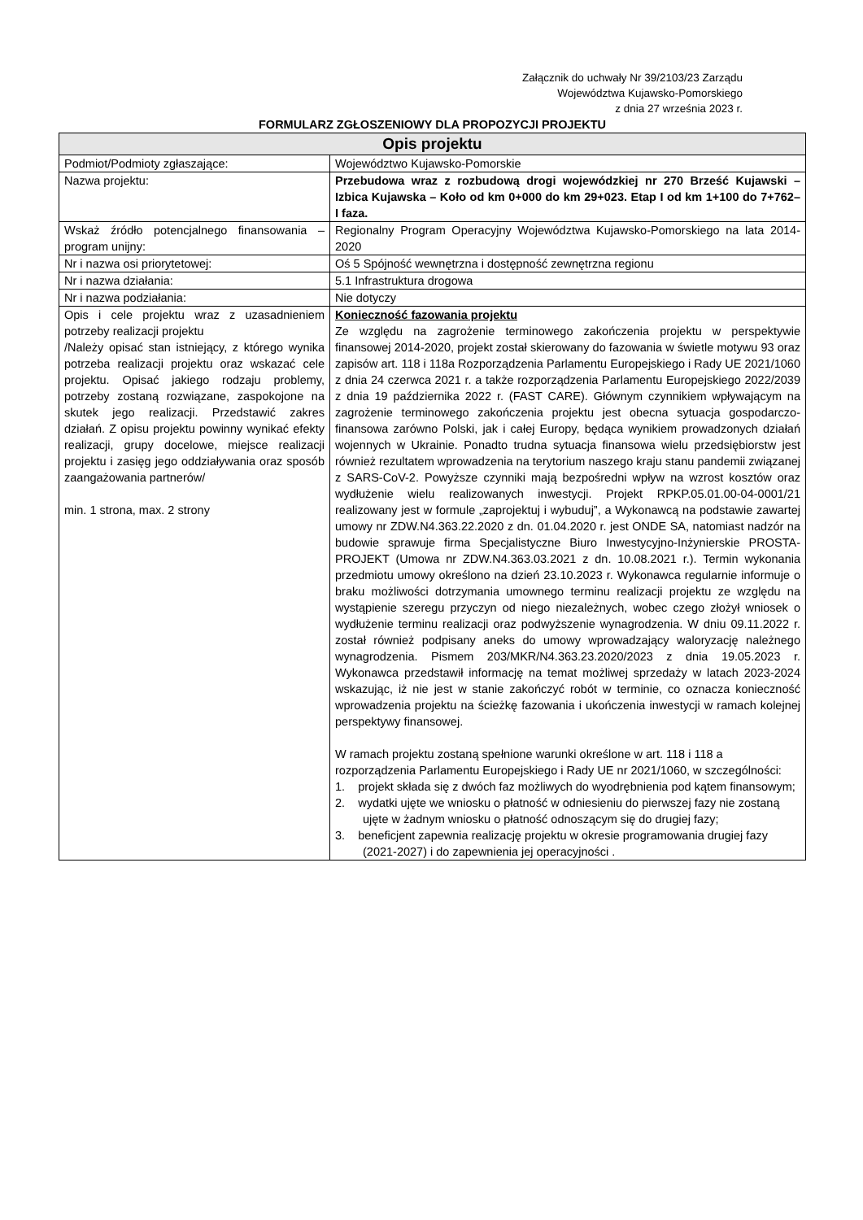Załącznik do uchwały Nr 39/2103/23 Zarządu
Województwa Kujawsko-Pomorskiego
z dnia 27 września 2023 r.
FORMULARZ ZGŁOSZENIOWY DLA PROPOZYCJI PROJEKTU
| Opis projektu | |
| --- | --- |
| Podmiot/Podmioty zgłaszające: | Województwo Kujawsko-Pomorskie |
| Nazwa projektu: | Przebudowa wraz z rozbudową drogi wojewódzkiej nr 270 Brześć Kujawski – Izbica Kujawska – Koło od km 0+000 do km 29+023. Etap I od km 1+100 do 7+762– I faza. |
| Wskaż źródło potencjalnego finansowania – program unijny: | Regionalny Program Operacyjny Województwa Kujawsko-Pomorskiego na lata 2014-2020 |
| Nr i nazwa osi priorytetowej: | Oś 5 Spójność wewnętrzna i dostępność zewnętrzna regionu |
| Nr i nazwa działania: | 5.1 Infrastruktura drogowa |
| Nr i nazwa podziałania: | Nie dotyczy |
| Opis i cele projektu wraz z uzasadnieniem potrzeby realizacji projektu /Należy opisać stan istniejący, z którego wynika potrzeba realizacji projektu oraz wskazać cele projektu. Opisać jakiego rodzaju problemy, potrzeby zostaną rozwiązane, zaspokojone na skutek jego realizacji. Przedstawić zakres działań. Z opisu projektu powinny wynikać efekty realizacji, grupy docelowe, miejsce realizacji projektu i zasięg jego oddziaływania oraz sposób zaangażowania partnerów/ min. 1 strona, max. 2 strony | Konieczność fazowania projektu Ze względu na zagrożenie terminowego zakończenia projektu w perspektywie finansowej 2014-2020, projekt został skierowany do fazowania w świetle motywu 93 oraz zapisów art. 118 i 118a Rozporządzenia Parlamentu Europejskiego i Rady UE 2021/1060 z dnia 24 czerwca 2021 r. a także rozporządzenia Parlamentu Europejskiego 2022/2039 z dnia 19 października 2022 r. (FAST CARE). Głównym czynnikiem wpływającym na zagrożenie terminowego zakończenia projektu jest obecna sytuacja gospodarczo-finansowa zarówno Polski, jak i całej Europy, będąca wynikiem prowadzonych działań wojennych w Ukrainie. Ponadto trudna sytuacja finansowa wielu przedsiębiorstw jest również rezultatem wprowadzenia na terytorium naszego kraju stanu pandemii związanej z SARS-CoV-2. Powyższe czynniki mają bezpośredni wpływ na wzrost kosztów oraz wydłużenie wielu realizowanych inwestycji. Projekt RPKP.05.01.00-04-0001/21 realizowany jest w formule „zaprojektuj i wybuduj”, a Wykonawcą na podstawie zawartej umowy nr ZDW.N4.363.22.2020 z dn. 01.04.2020 r. jest ONDE SA, natomiast nadzór na budowie sprawuje firma Specjalistyczne Biuro Inwestycyjno-Inżynierskie PROSTA-PROJEKT (Umowa nr ZDW.N4.363.03.2021 z dn. 10.08.2021 r.). Termin wykonania przedmiotu umowy określono na dzień 23.10.2023 r. Wykonawca regularnie informuje o braku możliwości dotrzymania umownego terminu realizacji projektu ze względu na wystąpienie szeregu przyczyn od niego niezależnych, wobec czego złożył wniosek o wydłużenie terminu realizacji oraz podwyższenie wynagrodzenia. W dniu 09.11.2022 r. został również podpisany aneks do umowy wprowadzający waloryzację należnego wynagrodzenia. Pismem 203/MKR/N4.363.23.2020/2023 z dnia 19.05.2023 r. Wykonawca przedstawił informację na temat możliwej sprzedaży w latach 2023-2024 wskazując, iż nie jest w stanie zakończyć robót w terminie, co oznacza konieczność wprowadzenia projektu na ścieżkę fazowania i ukończenia inwestycji w ramach kolejnej perspektywy finansowej. W ramach projektu zostaną spełnione warunki określone w art. 118 i 118 a rozporządzenia Parlamentu Europejskiego i Rady UE nr 2021/1060, w szczególności: 1. projekt składa się z dwóch faz możliwych do wyodrębnienia pod kątem finansowym; 2. wydatki ujęte we wniosku o płatność w odniesieniu do pierwszej fazy nie zostaną ujęte w żadnym wniosku o płatność odnoszącym się do drugiej fazy; 3. beneficjent zapewnia realizację projektu w okresie programowania drugiej fazy (2021-2027) i do zapewnienia jej operacyjności . |